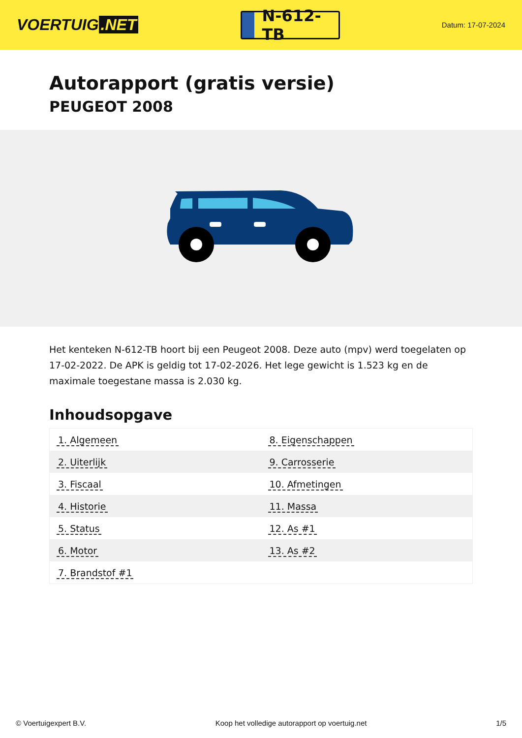VOERTUIG.NET
N-612-TB
Datum: 17-07-2024
Autorapport (gratis versie)
PEUGEOT 2008
Het kenteken N-612-TB hoort bij een Peugeot 2008. Deze auto (mpv) werd toegelaten op 17-02-2022. De APK is geldig tot 17-02-2026. Het lege gewicht is 1.523 kg en de maximale toegestane massa is 2.030 kg.
Inhoudsopgave
| 1. Algemeen | 8. Eigenschappen |
| 2. Uiterlijk | 9. Carrosserie |
| 3. Fiscaal | 10. Afmetingen |
| 4. Historie | 11. Massa |
| 5. Status | 12. As #1 |
| 6. Motor | 13. As #2 |
| 7. Brandstof #1 | |
© Voertuigexpert B.V. Koop het volledige autorapport op voertuig.net 1/5